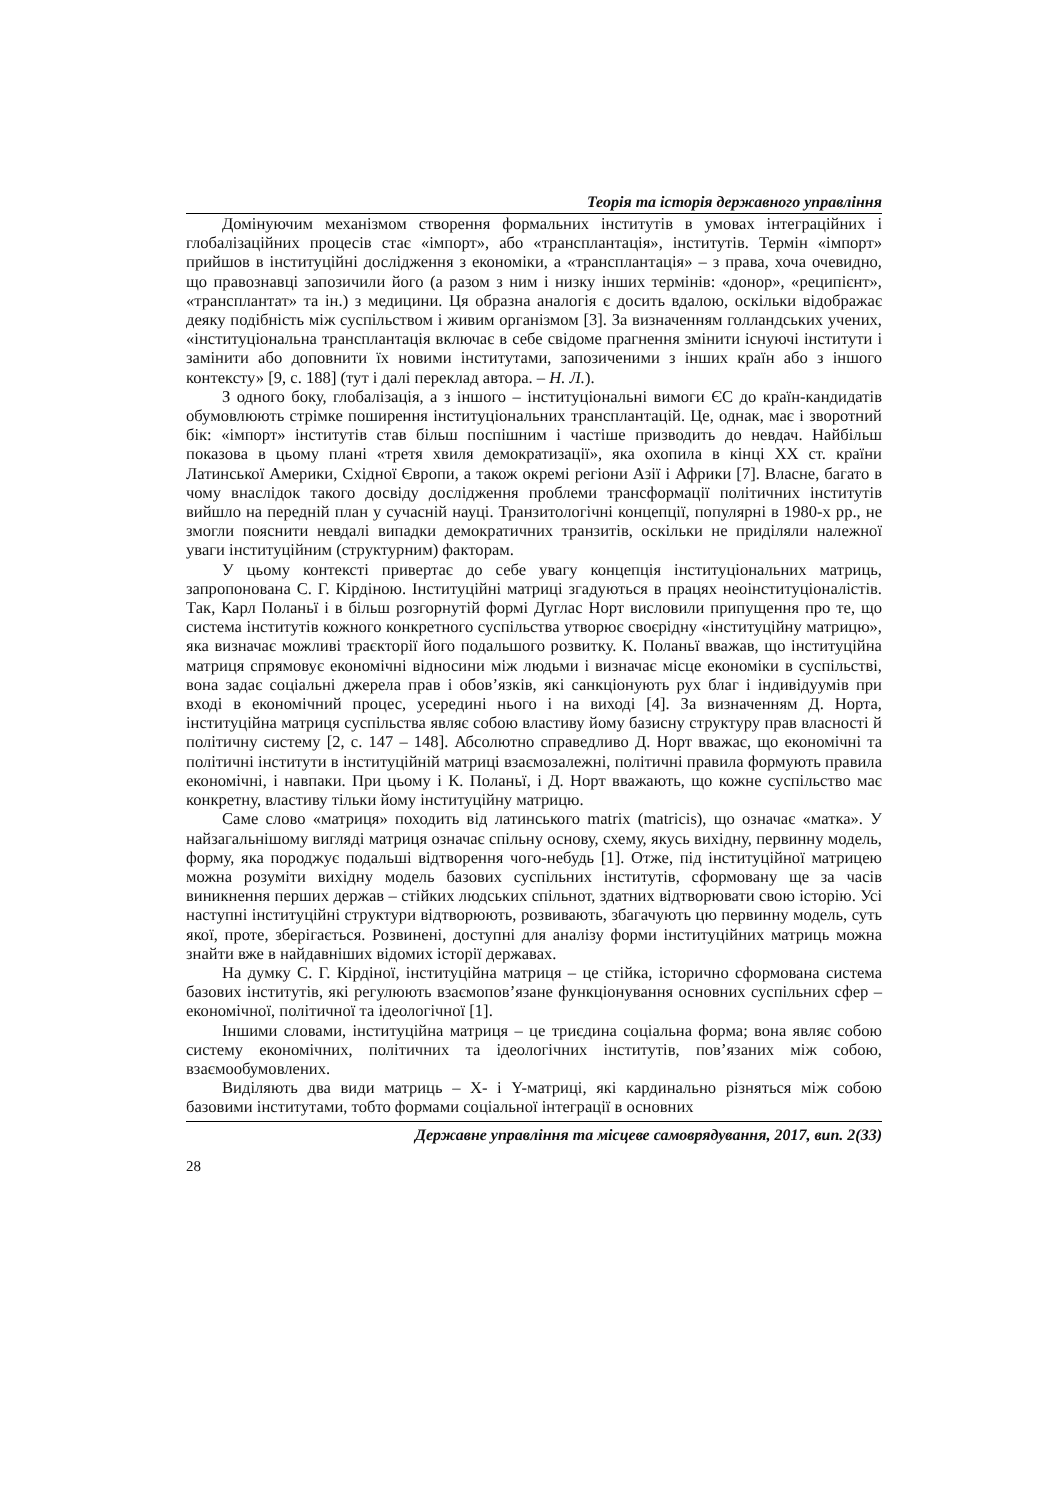Теорія та історія державного управління
Домінуючим механізмом створення формальних інститутів в умовах інтеграційних і глобалізаційних процесів стає «імпорт», або «трансплантація», інститутів. Термін «імпорт» прийшов в інституційні дослідження з економіки, а «трансплантація» – з права, хоча очевидно, що правознавці запозичили його (а разом з ним і низку інших термінів: «донор», «реципієнт», «трансплантат» та ін.) з медицини. Ця образна аналогія є досить вдалою, оскільки відображає деяку подібність між суспільством і живим організмом [3]. За визначенням голландських учених, «інституціональна трансплантація включає в себе свідоме прагнення змінити існуючі інститути і замінити або доповнити їх новими інститутами, запозиченими з інших країн або з іншого контексту» [9, с. 188] (тут і далі переклад автора. – Н. Л.).
З одного боку, глобалізація, а з іншого – інституціональні вимоги ЄС до країн-кандидатів обумовлюють стрімке поширення інституціональних трансплантацій. Це, однак, має і зворотний бік: «імпорт» інститутів став більш поспішним і частіше призводить до невдач. Найбільш показова в цьому плані «третя хвиля демократизації», яка охопила в кінці XX ст. країни Латинської Америки, Східної Європи, а також окремі регіони Азії і Африки [7]. Власне, багато в чому внаслідок такого досвіду дослідження проблеми трансформації політичних інститутів вийшло на передній план у сучасній науці. Транзитологічні концепції, популярні в 1980-х рр., не змогли пояснити невдалі випадки демократичних транзитів, оскільки не приділяли належної уваги інституційним (структурним) факторам.
У цьому контексті привертає до себе увагу концепція інституціональних матриць, запропонована С. Г. Кірдіною. Інституційні матриці згадуються в працях неоінституціоналістів. Так, Карл Поланьї і в більш розгорнутій формі Дуглас Норт висловили припущення про те, що система інститутів кожного конкретного суспільства утворює своєрідну «інституційну матрицю», яка визначає можливі траєкторії його подальшого розвитку. К. Поланьї вважав, що інституційна матриця спрямовує економічні відносини між людьми і визначає місце економіки в суспільстві, вона задає соціальні джерела прав і обов’язків, які санкціонують рух благ і індивідуумів при вході в економічний процес, усередині нього і на виході [4]. За визначенням Д. Норта, інституційна матриця суспільства являє собою властиву йому базисну структуру прав власності й політичну систему [2, с. 147 – 148]. Абсолютно справедливо Д. Норт вважає, що економічні та політичні інститути в інституційній матриці взаємозалежні, політичні правила формують правила економічні, і навпаки. При цьому і К. Поланьї, і Д. Норт вважають, що кожне суспільство має конкретну, властиву тільки йому інституційну матрицю.
Саме слово «матриця» походить від латинського matrix (matricis), що означає «матка». У найзагальнішому вигляді матриця означає спільну основу, схему, якусь вихідну, первинну модель, форму, яка породжує подальші відтворення чого-небудь [1]. Отже, під інституційної матрицею можна розуміти вихідну модель базових суспільних інститутів, сформовану ще за часів виникнення перших держав – стійких людських спільнот, здатних відтворювати свою історію. Усі наступні інституційні структури відтворюють, розвивають, збагачують цю первинну модель, суть якої, проте, зберігається. Розвинені, доступні для аналізу форми інституційних матриць можна знайти вже в найдавніших відомих історії державах.
На думку С. Г. Кірдіної, інституційна матриця – це стійка, історично сформована система базових інститутів, які регулюють взаємопов’язане функціонування основних суспільних сфер – економічної, політичної та ідеологічної [1].
Іншими словами, інституційна матриця – це триєдина соціальна форма; вона являє собою систему економічних, політичних та ідеологічних інститутів, пов’язаних між собою, взаємообумовлених.
Виділяють два види матриць – X- і Y-матриці, які кардинально різняться між собою базовими інститутами, тобто формами соціальної інтеграції в основних
Державне управління та місцеве самоврядування, 2017, вип. 2(33)
28